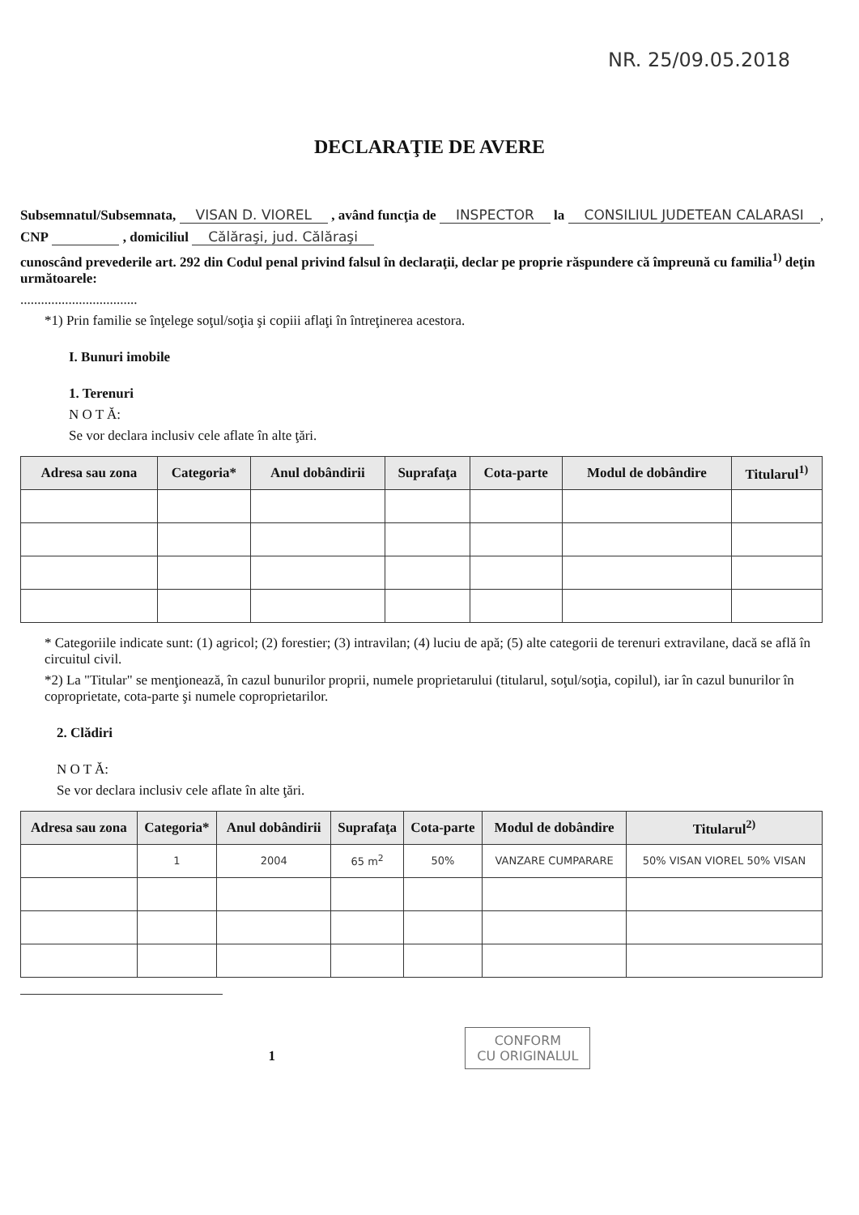NR. 25/09.05.2018
DECLARAŢIE DE AVERE
Subsemnatul/Subsemnata, VISAN D. VIOREL , având funcţia de INSPECTOR la CONSILIUL JUDETEAN CALARASI,
CNP , domiciliul Călăraşi, jud. Călăraşi
cunoscând prevederile art. 292 din Codul penal privind falsul în declaraţii, declar pe proprie răspundere că împreună cu familia<sup>1)</sup> deţin următoarele:
..................................
*1) Prin familie se înţelege soţul/soţia şi copiii aflaţi în întreţinerea acestora.
I. Bunuri imobile
1. Terenuri
N O T Ă:
Se vor declara inclusiv cele aflate în alte ţări.
| Adresa sau zona | Categoria* | Anul dobândirii | Suprafaţa | Cota-parte | Modul de dobândire | Titularul<sup>1)</sup> |
| --- | --- | --- | --- | --- | --- | --- |
* Categoriile indicate sunt: (1) agricol; (2) forestier; (3) intravilan; (4) luciu de apă; (5) alte categorii de terenuri extravilane, dacă se află în circuitul civil.
*2) La "Titular" se menţionează, în cazul bunurilor proprii, numele proprietarului (titularul, soţul/soţia, copilul), iar în cazul bunurilor în coproprietate, cota-parte şi numele coproprietarilor.
2. Clădiri
N O T Ă:
Se vor declara inclusiv cele aflate în alte ţări.
| Adresa sau zona | Categoria* | Anul dobândirii | Suprafaţa | Cota-parte | Modul de dobândire | Titularul<sup>2)</sup> |
| --- | --- | --- | --- | --- | --- | --- |
| | 1 | 2004 | 65 m<sup>2</sup> | 50% | VANZARE CUMPARARE | 50% VISAN VIOREL 50% VISAN |
1 CONFORM
CU ORIGINALUL